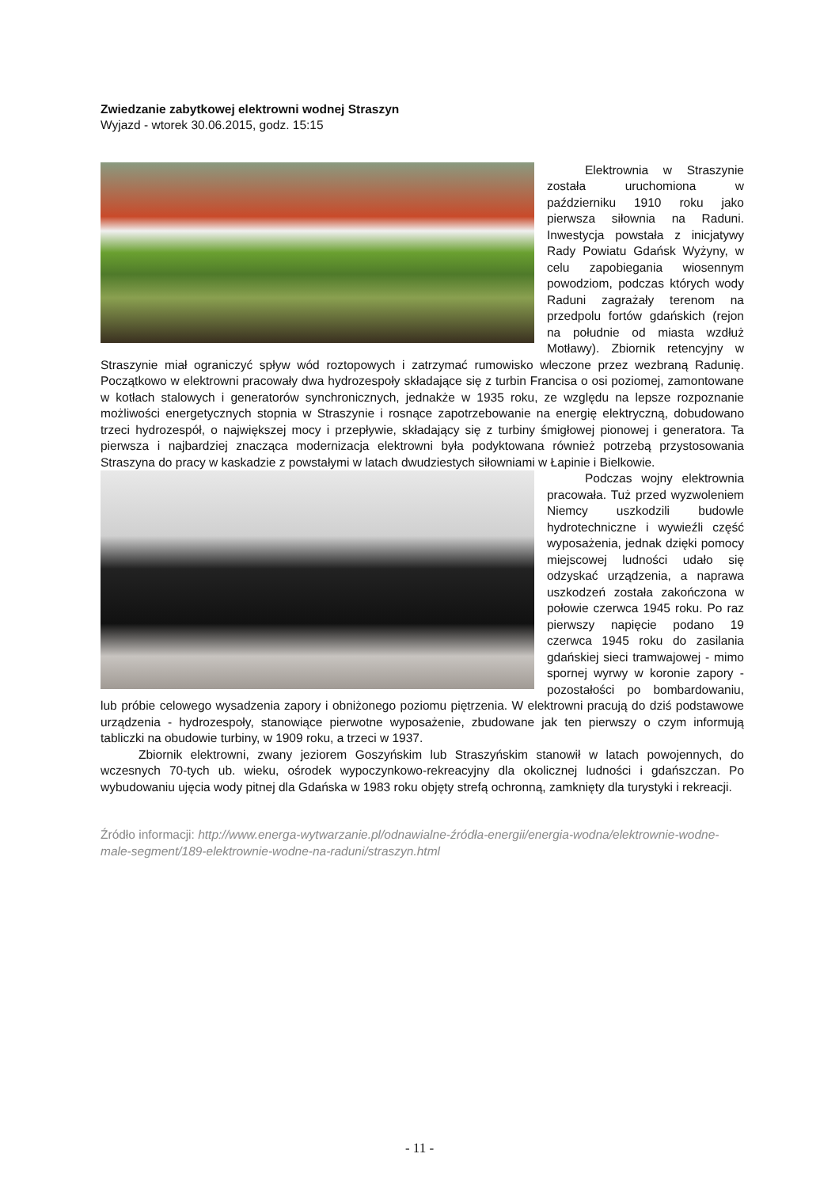Zwiedzanie zabytkowej elektrowni wodnej Straszyn
Wyjazd - wtorek 30.06.2015, godz. 15:15
Elektrownia w Straszynie została uruchomiona w październiku 1910 roku jako pierwsza siłownia na Raduni. Inwestycja powstała z inicjatywy Rady Powiatu Gdańsk Wyżyny, w celu zapobiegania wiosennym powodziom, podczas których wody Raduni zagrażały terenom na przedpolu fortów gdańskich (rejon na południe od miasta wzdłuż Motławy). Zbiornik retencyjny w Straszynie miał ograniczyć spływ wód roztopowych i zatrzymać rumowisko wleczone przez wezbraną Radunię. Początkowo w elektrowni pracowały dwa hydrozespoły składające się z turbin Francisa o osi poziomej, zamontowane w kotłach stalowych i generatorów synchronicznych, jednakże w 1935 roku, ze względu na lepsze rozpoznanie możliwości energetycznych stopnia w Straszynie i rosnące zapotrzebowanie na energię elektryczną, dobudowano trzeci hydrozespół, o największej mocy i przepływie, składający się z turbiny śmigłowej pionowej i generatora. Ta pierwsza i najbardziej znacząca modernizacja elektrowni była podyktowana również potrzebą przystosowania Straszyna do pracy w kaskadzie z powstałymi w latach dwudziestych siłowniami w Łapinie i Bielkowie.
Podczas wojny elektrownia pracowała. Tuż przed wyzwoleniem Niemcy uszkodzili budowle hydrotechniczne i wywieźli część wyposażenia, jednak dzięki pomocy miejscowej ludności udało się odzyskać urządzenia, a naprawa uszkodzeń została zakończona w połowie czerwca 1945 roku. Po raz pierwszy napięcie podano 19 czerwca 1945 roku do zasilania gdańskiej sieci tramwajowej - mimo spornej wyrwy w koronie zapory - pozostałości po bombardowaniu, lub próbie celowego wysadzenia zapory i obniżonego poziomu piętrzenia. W elektrowni pracują do dziś podstawowe urządzenia - hydrozespoły, stanowiące pierwotne wyposażenie, zbudowane jak ten pierwszy o czym informują tabliczki na obudowie turbiny, w 1909 roku, a trzeci w 1937.
Zbiornik elektrowni, zwany jeziorem Goszyńskim lub Straszyńskim stanowił w latach powojennych, do wczesnych 70-tych ub. wieku, ośrodek wypoczynkowo-rekreacyjny dla okolicznej ludności i gdańszczan. Po wybudowaniu ujęcia wody pitnej dla Gdańska w 1983 roku objęty strefą ochronną, zamknięty dla turystyki i rekreacji.
Źródło informacji: http://www.energa-wytwarzanie.pl/odnawialne-źródła-energii/energia-wodna/elektrownie-wodne-male-segment/189-elektrownie-wodne-na-raduni/straszyn.html
- 11 -